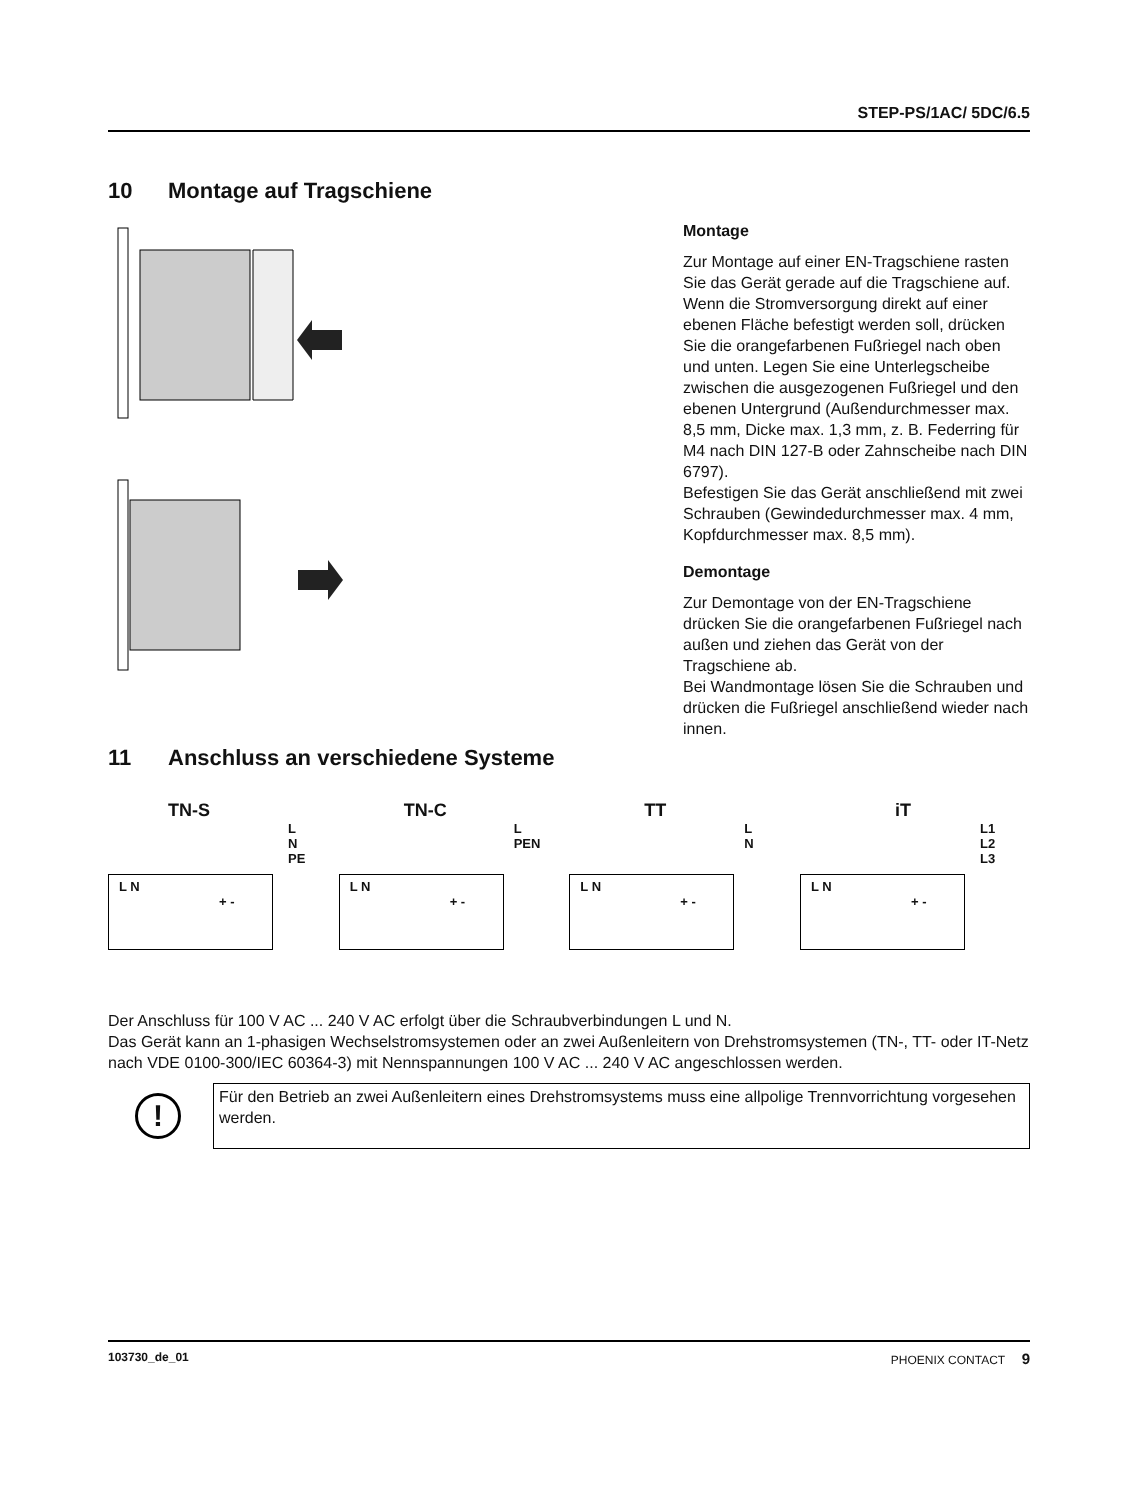STEP-PS/1AC/ 5DC/6.5
10 Montage auf Tragschiene
Montage
Zur Montage auf einer EN-Tragschiene rasten Sie das Gerät gerade auf die Tragschiene auf.
Wenn die Stromversorgung direkt auf einer ebenen Fläche befestigt werden soll, drücken Sie die orangefarbenen Fuß­riegel nach oben und unten. Legen Sie eine Unterlegscheibe zwischen die ausgezogenen Fußriegel und den ebenen Un­tergrund (Außendurchmesser max. 8,5 mm, Dicke max. 1,3 mm, z. B. Federring für M4 nach DIN 127-B oder Zahn­scheibe nach DIN 6797).
Befestigen Sie das Gerät anschließend mit zwei Schrauben (Gewindedurchmesser max. 4 mm, Kopfdurchmesser max. 8,5 mm).
Demontage
Zur Demontage von der EN-Tragschiene drücken Sie die orangefarbenen Fußriegel nach außen und ziehen das Gerät von der Tragschiene ab.
Bei Wandmontage lösen Sie die Schrauben und drücken die Fußriegel anschließend wieder nach innen.
11 Anschluss an verschiedene Systeme
TN-S
L
N
PE
L N
+ -
TN-C
L
PEN
L N
+ -
TT
L
N
L N
+ -
iT
L1
L2
L3
L N
+ -
Der Anschluss für 100 V AC ... 240 V AC erfolgt über die Schraubverbindungen L und N.
Das Gerät kann an 1-phasigen Wechselstromsystemen oder an zwei Außenleitern von Drehstromsystemen (TN-, TT- oder IT-Netz nach VDE 0100-300/IEC 60364-3) mit Nennspannungen 100 V AC ... 240 V AC angeschlossen werden.
!
Für den Betrieb an zwei Außenleitern eines Drehstromsystems muss eine allpolige Trennvorrichtung vorgese­hen werden.
103730_de_01 PHOENIX CONTACT 9